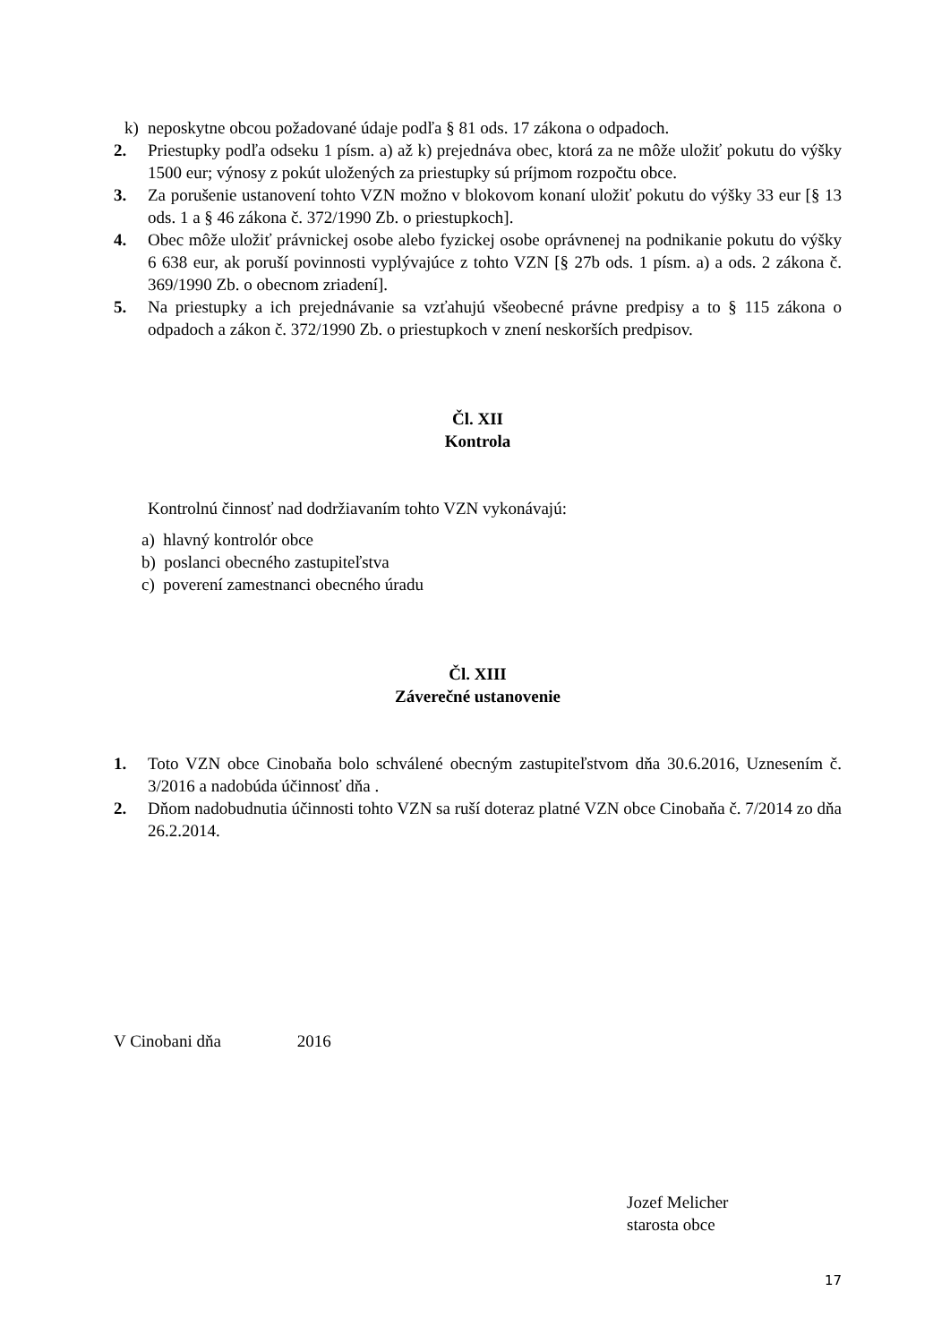k) neposkytne obcou požadované údaje podľa § 81 ods. 17 zákona o odpadoch.
2. Priestupky podľa odseku 1 písm. a) až k) prejednáva obec, ktorá za ne môže uložiť pokutu do výšky 1500 eur; výnosy z pokút uložených za priestupky sú príjmom rozpočtu obce.
3. Za porušenie ustanovení tohto VZN možno v blokovom konaní uložiť pokutu do výšky 33 eur [§ 13 ods. 1 a § 46 zákona č. 372/1990 Zb. o priestupkoch].
4. Obec môže uložiť právnickej osobe alebo fyzickej osobe oprávnenej na podnikanie pokutu do výšky 6 638 eur, ak poruší povinnosti vyplývajúce z tohto VZN [§ 27b ods. 1 písm. a) a ods. 2 zákona č. 369/1990 Zb. o obecnom zriadení].
5. Na priestupky a ich prejednávanie sa vzťahujú všeobecné právne predpisy a to § 115 zákona o odpadoch a zákon č. 372/1990 Zb. o priestupkoch v znení neskorších predpisov.
Čl. XII
Kontrola
Kontrolnú činnosť nad dodržiavaním tohto VZN vykonávajú:
a) hlavný kontrolór obce
b) poslanci obecného zastupiteľstva
c) poverení zamestnanci obecného úradu
Čl. XIII
Záverečné ustanovenie
1. Toto VZN obce Cinobaňa bolo schválené obecným zastupiteľstvom dňa 30.6.2016, Uznesením č. 3/2016 a nadobúda účinnosť dňa .
2. Dňom nadobudnutia účinnosti tohto VZN sa ruší doteraz platné VZN obce Cinobaňa č. 7/2014 zo dňa 26.2.2014.
V Cinobani dňa 2016
Jozef Melicher
starosta obce
17